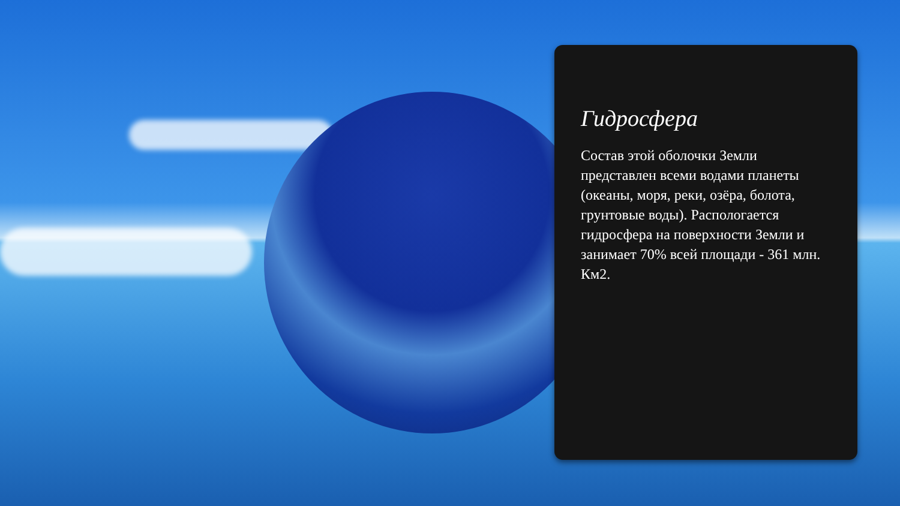Гидросфера
Состав этой оболочки Земли представлен всеми водами планеты (океаны, моря, реки, озёра, болота, грунтовые воды). Распологается гидросфера на поверхности Земли и занимает 70% всей площади - 361 млн. Км2.